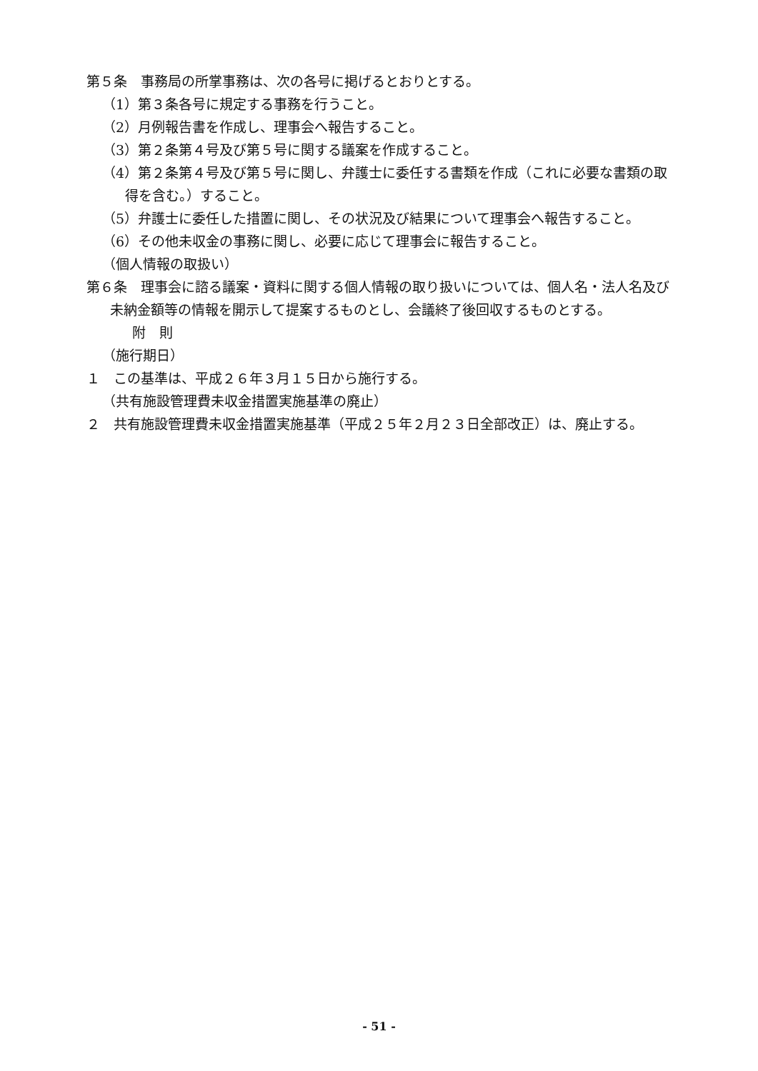第５条　事務局の所掌事務は、次の各号に掲げるとおりとする。
（1）第３条各号に規定する事務を行うこと。
（2）月例報告書を作成し、理事会へ報告すること。
（3）第２条第４号及び第５号に関する議案を作成すること。
（4）第２条第４号及び第５号に関し、弁護士に委任する書類を作成（これに必要な書類の取得を含む。）すること。
（5）弁護士に委任した措置に関し、その状況及び結果について理事会へ報告すること。
（6）その他未収金の事務に関し、必要に応じて理事会に報告すること。
（個人情報の取扱い）
第６条　理事会に諮る議案・資料に関する個人情報の取り扱いについては、個人名・法人名及び未納金額等の情報を開示して提案するものとし、会議終了後回収するものとする。
附　則
（施行期日）
１　この基準は、平成２６年３月１５日から施行する。
（共有施設管理費未収金措置実施基準の廃止）
２　共有施設管理費未収金措置実施基準（平成２５年２月２３日全部改正）は、廃止する。
- 51 -